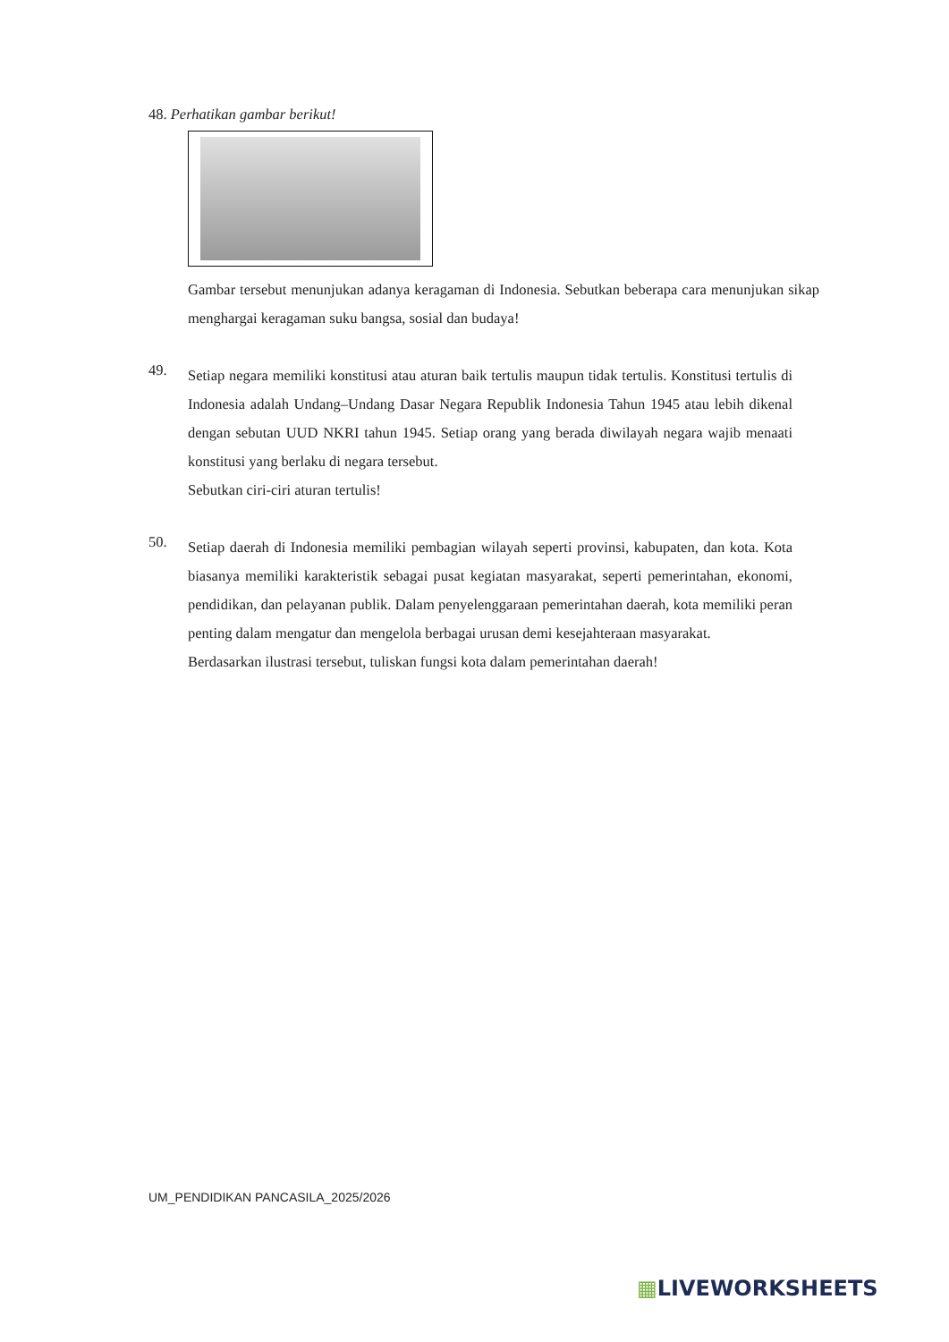48. Perhatikan gambar berikut!
Gambar tersebut menunjukan adanya keragaman di Indonesia. Sebutkan beberapa cara menunjukan sikap menghargai keragaman suku bangsa, sosial dan budaya!
49.
Setiap negara memiliki konstitusi atau aturan baik tertulis maupun tidak tertulis. Konstitusi tertulis di Indonesia adalah Undang–Undang Dasar Negara Republik Indonesia Tahun 1945 atau lebih dikenal dengan sebutan UUD NKRI tahun 1945. Setiap orang yang berada diwilayah negara wajib menaati konstitusi yang berlaku di negara tersebut.
Sebutkan ciri-ciri aturan tertulis!
50.
Setiap daerah di Indonesia memiliki pembagian wilayah seperti provinsi, kabupaten, dan kota. Kota biasanya memiliki karakteristik sebagai pusat kegiatan masyarakat, seperti pemerintahan, ekonomi, pendidikan, dan pelayanan publik. Dalam penyelenggaraan pemerintahan daerah, kota memiliki peran penting dalam mengatur dan mengelola berbagai urusan demi kesejahteraan masyarakat.
Berdasarkan ilustrasi tersebut, tuliskan fungsi kota dalam pemerintahan daerah!
UM_PENDIDIKAN PANCASILA_2025/2026
▦LIVEWORKSHEETS